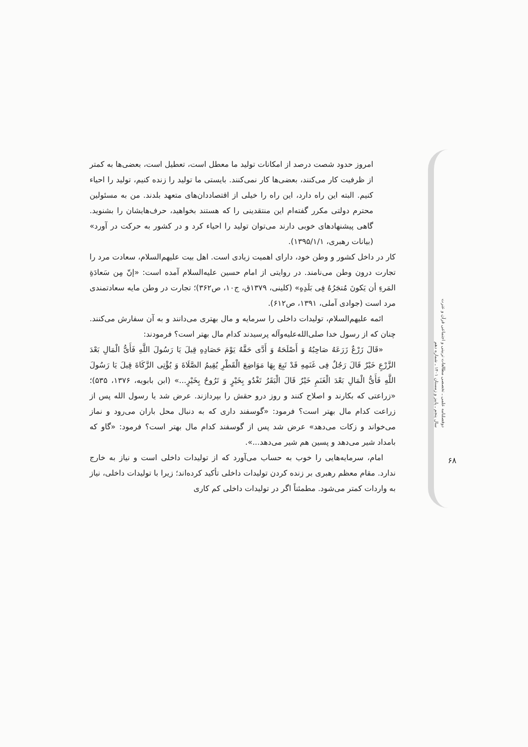امروز حدود شصت درصد از امکانات تولید ما معطل است، تعطیل است، بعضی‌ها به کمتر از ظرفیت کار می‌کنند، بعضی‌ها کار نمی‌کنند. بایستی ما تولید را زنده کنیم، تولید را احیاء کنیم. البته این راه دارد، این راه را خیلی از اقتصاددان‌های متعهد بلدند. من به مسئولین محترم دولتی مکرر گفته‌ام این منتقدینی را که هستند بخواهید، حرف‌هایشان را بشنوید. گاهی پیشنهادهای خوبی دارند می‌توان تولید را احیاء کرد و در کشور به حرکت در آورد» (بیانات رهبری، ۱۳۹۵/۱/۱).
کار در داخل کشور و وطن خود، دارای اهمیت زیادی است. اهل بیت علیهم‌السلام، سعادت مرد را تجارت درون وطن می‌نامند. در روایتی از امام حسین علیه‌السلام آمده است: «إنّ مِن سَعادَةِ المَرءِ أن یَکونَ مُتجَرُهُ فِی بَلَدِهِ» (کلینی، ۱۳۷۹ق، ج۱۰، ص۳۶۲)؛ تجارت در وطن مایه سعادتمندی مرد است (جوادی آملی، ۱۳۹۱، ص۶۱۲).
ائمه علیهم‌السلام، تولیدات داخلی را سرمایه و مال بهتری می‌دانند و به آن سفارش می‌کنند. چنان که از رسول خدا صلی‌الله‌علیه‌وآله پرسیدند کدام مال بهتر است؟ فرمودند:
«قَالَ زَرْعٌ زَرَعَهُ صَاحِبُهُ وَ أَصْلَحَهُ وَ أَدَّى حَقَّهُ یَوْمَ حَصَادِهِ قِیلَ یَا رَسُولَ اللَّهِ فَأَیُّ الْمَالِ بَعْدَ الزَّرْعِ خَیْرٌ قَالَ رَجُلٌ فِی غَنَمِهِ قَدْ تَبِعَ بِهَا مَوَاضِعَ الْقَطْرِ یُقِیمُ الصَّلَاةَ وَ یُؤْتِی الزَّکَاةَ قِیلَ یَا رَسُولَ اللَّهِ فَأَیُّ الْمَالِ بَعْدَ الْغَنَمِ خَیْرٌ قَالَ الْبَقَرُ تَغْدُو بِخَیْرٍ وَ تَرُوحُ بِخَیْرٍ...» (ابن بابویه، ۱۳۷۶، ۵۳۵)؛ «زراعتی که بکارند و اصلاح کنند و روز درو حقش را بپردازند. عرض شد یا رسول الله پس از زراعت کدام مال بهتر است؟ فرمود: «گوسفند داری که به دنبال محل باران می‌رود و نماز می‌خواند و زکات می‌دهد» عرض شد پس از گوسفند کدام مال بهتر است؟ فرمود: «گاو که بامداد شیر می‌دهد و پسین هم شیر می‌دهد...».
امام، سرمایه‌هایی را خوب به حساب می‌آورد که از تولیدات داخلی است و نیاز به خارج ندارد. مقام معظم رهبری بر زنده کردن تولیدات داخلی تأکید کرده‌اند؛ زیرا با تولیدات داخلی، نیاز به واردات کمتر می‌شود. مطمئناً اگر در تولیدات داخلی کم کاری
دوفصلنامه علمی ـ تخصصی مطالعات تربیتی و اجتماعی قرآن و عترت
سال پنجم ـ پاییز و زمستان ۱۴۰۱ ـ شماره دهم
۶۸